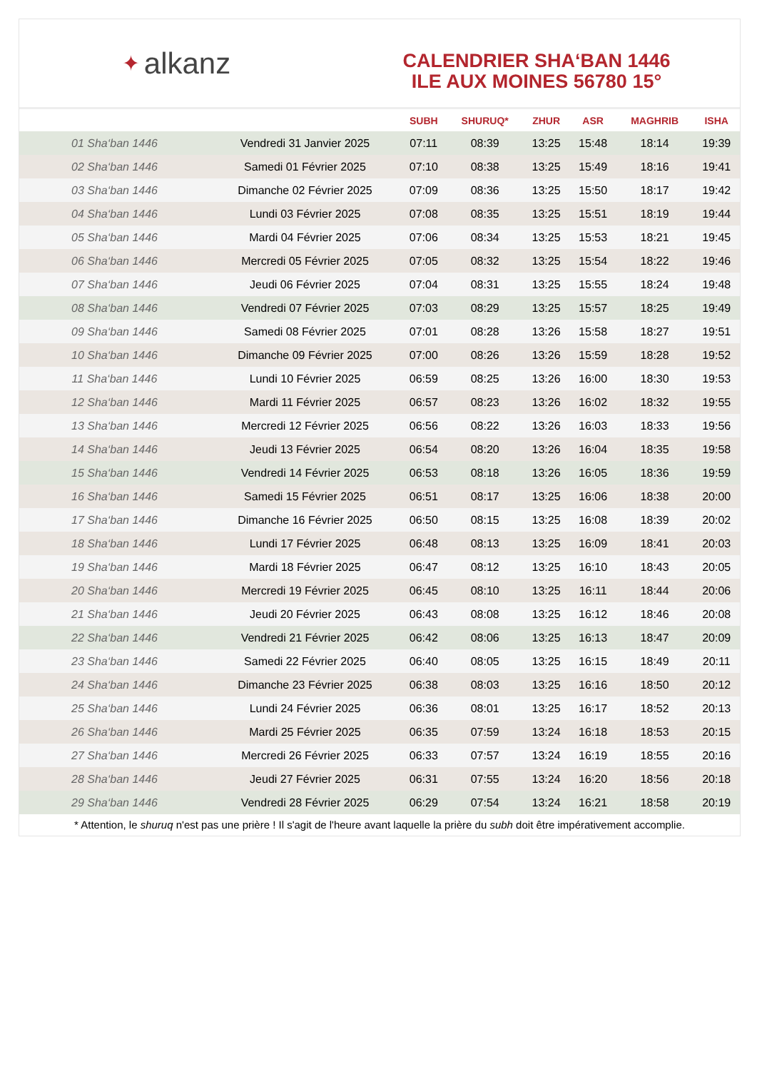✦ alkanz
CALENDRIER SHA‘BAN 1446
ILE AUX MOINES 56780 15°
| | | SUBH | SHURUQ* | ZHUR | ASR | MAGHRIB | ISHA |
| --- | --- | --- | --- | --- | --- | --- | --- |
| 01 Sha‘ban 1446 | Vendredi 31 Janvier 2025 | 07:11 | 08:39 | 13:25 | 15:48 | 18:14 | 19:39 |
| 02 Sha‘ban 1446 | Samedi 01 Février 2025 | 07:10 | 08:38 | 13:25 | 15:49 | 18:16 | 19:41 |
| 03 Sha‘ban 1446 | Dimanche 02 Février 2025 | 07:09 | 08:36 | 13:25 | 15:50 | 18:17 | 19:42 |
| 04 Sha‘ban 1446 | Lundi 03 Février 2025 | 07:08 | 08:35 | 13:25 | 15:51 | 18:19 | 19:44 |
| 05 Sha‘ban 1446 | Mardi 04 Février 2025 | 07:06 | 08:34 | 13:25 | 15:53 | 18:21 | 19:45 |
| 06 Sha‘ban 1446 | Mercredi 05 Février 2025 | 07:05 | 08:32 | 13:25 | 15:54 | 18:22 | 19:46 |
| 07 Sha‘ban 1446 | Jeudi 06 Février 2025 | 07:04 | 08:31 | 13:25 | 15:55 | 18:24 | 19:48 |
| 08 Sha‘ban 1446 | Vendredi 07 Février 2025 | 07:03 | 08:29 | 13:25 | 15:57 | 18:25 | 19:49 |
| 09 Sha‘ban 1446 | Samedi 08 Février 2025 | 07:01 | 08:28 | 13:26 | 15:58 | 18:27 | 19:51 |
| 10 Sha‘ban 1446 | Dimanche 09 Février 2025 | 07:00 | 08:26 | 13:26 | 15:59 | 18:28 | 19:52 |
| 11 Sha‘ban 1446 | Lundi 10 Février 2025 | 06:59 | 08:25 | 13:26 | 16:00 | 18:30 | 19:53 |
| 12 Sha‘ban 1446 | Mardi 11 Février 2025 | 06:57 | 08:23 | 13:26 | 16:02 | 18:32 | 19:55 |
| 13 Sha‘ban 1446 | Mercredi 12 Février 2025 | 06:56 | 08:22 | 13:26 | 16:03 | 18:33 | 19:56 |
| 14 Sha‘ban 1446 | Jeudi 13 Février 2025 | 06:54 | 08:20 | 13:26 | 16:04 | 18:35 | 19:58 |
| 15 Sha‘ban 1446 | Vendredi 14 Février 2025 | 06:53 | 08:18 | 13:26 | 16:05 | 18:36 | 19:59 |
| 16 Sha‘ban 1446 | Samedi 15 Février 2025 | 06:51 | 08:17 | 13:25 | 16:06 | 18:38 | 20:00 |
| 17 Sha‘ban 1446 | Dimanche 16 Février 2025 | 06:50 | 08:15 | 13:25 | 16:08 | 18:39 | 20:02 |
| 18 Sha‘ban 1446 | Lundi 17 Février 2025 | 06:48 | 08:13 | 13:25 | 16:09 | 18:41 | 20:03 |
| 19 Sha‘ban 1446 | Mardi 18 Février 2025 | 06:47 | 08:12 | 13:25 | 16:10 | 18:43 | 20:05 |
| 20 Sha‘ban 1446 | Mercredi 19 Février 2025 | 06:45 | 08:10 | 13:25 | 16:11 | 18:44 | 20:06 |
| 21 Sha‘ban 1446 | Jeudi 20 Février 2025 | 06:43 | 08:08 | 13:25 | 16:12 | 18:46 | 20:08 |
| 22 Sha‘ban 1446 | Vendredi 21 Février 2025 | 06:42 | 08:06 | 13:25 | 16:13 | 18:47 | 20:09 |
| 23 Sha‘ban 1446 | Samedi 22 Février 2025 | 06:40 | 08:05 | 13:25 | 16:15 | 18:49 | 20:11 |
| 24 Sha‘ban 1446 | Dimanche 23 Février 2025 | 06:38 | 08:03 | 13:25 | 16:16 | 18:50 | 20:12 |
| 25 Sha‘ban 1446 | Lundi 24 Février 2025 | 06:36 | 08:01 | 13:25 | 16:17 | 18:52 | 20:13 |
| 26 Sha‘ban 1446 | Mardi 25 Février 2025 | 06:35 | 07:59 | 13:24 | 16:18 | 18:53 | 20:15 |
| 27 Sha‘ban 1446 | Mercredi 26 Février 2025 | 06:33 | 07:57 | 13:24 | 16:19 | 18:55 | 20:16 |
| 28 Sha‘ban 1446 | Jeudi 27 Février 2025 | 06:31 | 07:55 | 13:24 | 16:20 | 18:56 | 20:18 |
| 29 Sha‘ban 1446 | Vendredi 28 Février 2025 | 06:29 | 07:54 | 13:24 | 16:21 | 18:58 | 20:19 |
* Attention, le shuruq n'est pas une prière ! Il s'agit de l'heure avant laquelle la prière du subh doit être impérativement accomplie.